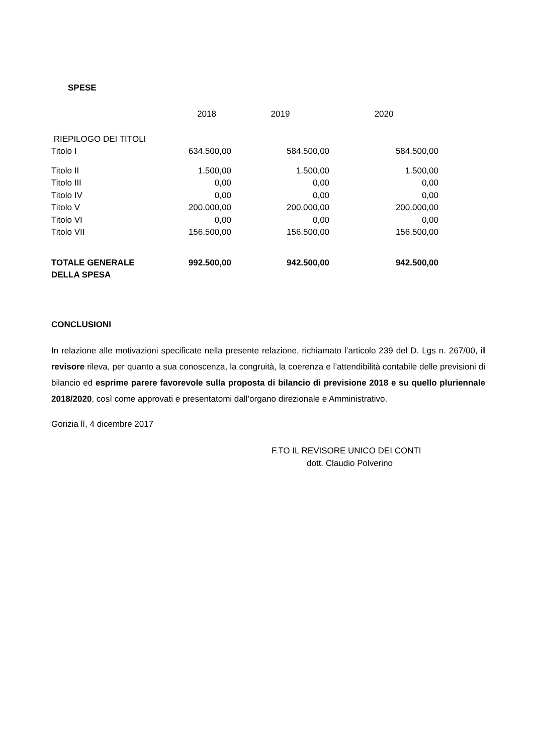SPESE
| | 2018 | 2019 | 2020 |
| --- | --- | --- | --- |
| RIEPILOGO DEI TITOLI | | | |
| Titolo I | 634.500,00 | 584.500,00 | 584.500,00 |
| Titolo II | 1.500,00 | 1.500,00 | 1.500,00 |
| Titolo III | 0,00 | 0,00 | 0,00 |
| Titolo IV | 0,00 | 0,00 | 0,00 |
| Titolo V | 200.000,00 | 200.000,00 | 200.000,00 |
| Titolo VI | 0,00 | 0,00 | 0,00 |
| Titolo VII | 156.500,00 | 156.500,00 | 156.500,00 |
| TOTALE GENERALE DELLA SPESA | 992.500,00 | 942.500,00 | 942.500,00 |
CONCLUSIONI
In relazione alle motivazioni specificate nella presente relazione, richiamato l’articolo 239 del D. Lgs n. 267/00, il revisore rileva, per quanto a sua conoscenza, la congruità, la coerenza e l’attendibilità contabile delle previsioni di bilancio ed esprime parere favorevole sulla proposta di bilancio di previsione 2018 e su quello pluriennale 2018/2020, così come approvati e presentatomi dall’organo direzionale e Amministrativo.
Gorizia lì, 4 dicembre 2017
F.TO IL REVISORE UNICO DEI CONTI
dott. Claudio Polverino